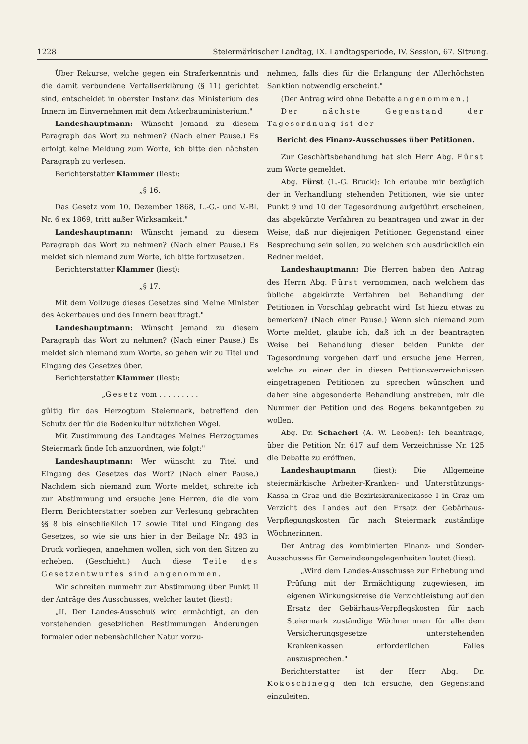1228 Steiermärkischer Landtag, IX. Landtagsperiode, IV. Session, 67. Sitzung.
Über Rekurse, welche gegen ein Straferkenntnis und die damit verbundene Verfallserklärung (§ 11) gerichtet sind, entscheidet in oberster Instanz das Ministerium des Innern im Einvernehmen mit dem Ackerbauministerium."
Landeshauptmann: Wünscht jemand zu diesem Paragraph das Wort zu nehmen? (Nach einer Pause.) Es erfolgt keine Meldung zum Worte, ich bitte den nächsten Paragraph zu verlesen.
Berichterstatter Klammer (liest):
„§ 16.
Das Gesetz vom 10. Dezember 1868, L.-G.- und V.-Bl. Nr. 6 ex 1869, tritt außer Wirksamkeit."
Landeshauptmann: Wünscht jemand zu diesem Paragraph das Wort zu nehmen? (Nach einer Pause.) Es meldet sich niemand zum Worte, ich bitte fortzusetzen.
Berichterstatter Klammer (liest):
„§ 17.
Mit dem Vollzuge dieses Gesetzes sind Meine Minister des Ackerbaues und des Innern beauftragt."
Landeshauptmann: Wünscht jemand zu diesem Paragraph das Wort zu nehmen? (Nach einer Pause.) Es meldet sich niemand zum Worte, so gehen wir zu Titel und Eingang des Gesetzes über.
Berichterstatter Klammer (liest):
„Gesetz vom . . . . . . . . .
gültig für das Herzogtum Steiermark, betreffend den Schutz der für die Bodenkultur nützlichen Vögel.
Mit Zustimmung des Landtages Meines Herzogtumes Steiermark finde Ich anzuordnen, wie folgt:"
Landeshauptmann: Wer wünscht zu Titel und Eingang des Gesetzes das Wort? (Nach einer Pause.) Nachdem sich niemand zum Worte meldet, schreite ich zur Abstimmung und ersuche jene Herren, die die vom Herrn Berichterstatter soeben zur Verlesung gebrachten §§ 8 bis einschließlich 17 sowie Titel und Eingang des Gesetzes, so wie sie uns hier in der Beilage Nr. 493 in Druck vorliegen, annehmen wollen, sich von den Sitzen zu erheben. (Geschieht.) Auch diese Teile des Gesetzentwurfes sind angenommen.
Wir schreiten nunmehr zur Abstimmung über Punkt II der Anträge des Ausschusses, welcher lautet (liest):
„II. Der Landes-Ausschuß wird ermächtigt, an den vorstehenden gesetzlichen Bestimmungen Änderungen formaler oder nebensächlicher Natur vorzu-
nehmen, falls dies für die Erlangung der Allerhöchsten Sanktion notwendig erscheint."
(Der Antrag wird ohne Debatte angenommen.)
Der nächste Gegenstand der Tagesordnung ist der
Bericht des Finanz-Ausschusses über Petitionen.
Zur Geschäftsbehandlung hat sich Herr Abg. Fürst zum Worte gemeldet.
Abg. Fürst (L.-G. Bruck): Ich erlaube mir bezüglich der in Verhandlung stehenden Petitionen, wie sie unter Punkt 9 und 10 der Tagesordnung aufgeführt erscheinen, das abgekürzte Verfahren zu beantragen und zwar in der Weise, daß nur diejenigen Petitionen Gegenstand einer Besprechung sein sollen, zu welchen sich ausdrücklich ein Redner meldet.
Landeshauptmann: Die Herren haben den Antrag des Herrn Abg. Fürst vernommen, nach welchem das übliche abgekürzte Verfahren bei Behandlung der Petitionen in Vorschlag gebracht wird. Ist hiezu etwas zu bemerken? (Nach einer Pause.) Wenn sich niemand zum Worte meldet, glaube ich, daß ich in der beantragten Weise bei Behandlung dieser beiden Punkte der Tagesordnung vorgehen darf und ersuche jene Herren, welche zu einer der in diesen Petitionsverzeichnissen eingetragenen Petitionen zu sprechen wünschen und daher eine abgesonderte Behandlung anstreben, mir die Nummer der Petition und des Bogens bekanntgeben zu wollen.
Abg. Dr. Schacherl (A. W. Leoben): Ich beantrage, über die Petition Nr. 617 auf dem Verzeichnisse Nr. 125 die Debatte zu eröffnen.
Landeshauptmann (liest): Die Allgemeine steiermärkische Arbeiter-Kranken- und Unterstützungs-Kassa in Graz und die Bezirkskrankenkasse I in Graz um Verzicht des Landes auf den Ersatz der Gebärhaus-Verpflegungskosten für nach Steiermark zuständige Wöchnerinnen.
Der Antrag des kombinierten Finanz- und Sonder-Ausschusses für Gemeindeangelegenheiten lautet (liest):
„Wird dem Landes-Ausschusse zur Erhebung und Prüfung mit der Ermächtigung zugewiesen, im eigenen Wirkungskreise die Verzichtleistung auf den Ersatz der Gebärhaus-Verpflegskosten für nach Steiermark zuständige Wöchnerinnen für alle dem Versicherungsgesetze unterstehenden Krankenkassen erforderlichen Falles auszusprechen."
Berichterstatter ist der Herr Abg. Dr. Kokoschinegg den ich ersuche, den Gegenstand einzuleiten.